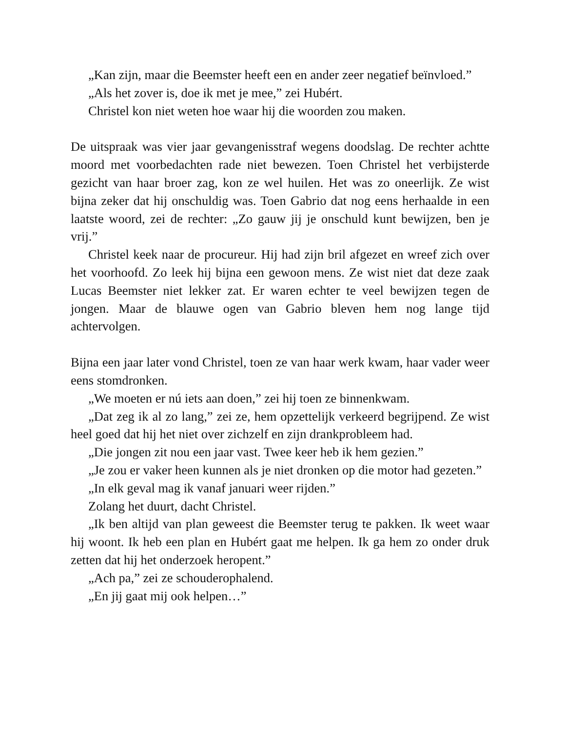„Kan zijn, maar die Beemster heeft een en ander zeer negatief beïnvloed.”
„Als het zover is, doe ik met je mee,” zei Hubért.
Christel kon niet weten hoe waar hij die woorden zou maken.
De uitspraak was vier jaar gevangenisstraf wegens doodslag. De rechter achtte moord met voorbedachten rade niet bewezen. Toen Christel het verbijsterde gezicht van haar broer zag, kon ze wel huilen. Het was zo oneerlijk. Ze wist bijna zeker dat hij onschuldig was. Toen Gabrio dat nog eens herhaalde in een laatste woord, zei de rechter: „Zo gauw jij je onschuld kunt bewijzen, ben je vrij.”
Christel keek naar de procureur. Hij had zijn bril afgezet en wreef zich over het voorhoofd. Zo leek hij bijna een gewoon mens. Ze wist niet dat deze zaak Lucas Beemster niet lekker zat. Er waren echter te veel bewijzen tegen de jongen. Maar de blauwe ogen van Gabrio bleven hem nog lange tijd achtervolgen.
Bijna een jaar later vond Christel, toen ze van haar werk kwam, haar vader weer eens stomdronken.
„We moeten er nú iets aan doen,” zei hij toen ze binnenkwam.
„Dat zeg ik al zo lang,” zei ze, hem opzettelijk verkeerd begrijpend. Ze wist heel goed dat hij het niet over zichzelf en zijn drankprobleem had.
„Die jongen zit nou een jaar vast. Twee keer heb ik hem gezien.”
„Je zou er vaker heen kunnen als je niet dronken op die motor had gezeten.”
„In elk geval mag ik vanaf januari weer rijden.”
Zolang het duurt, dacht Christel.
„Ik ben altijd van plan geweest die Beemster terug te pakken. Ik weet waar hij woont. Ik heb een plan en Hubért gaat me helpen. Ik ga hem zo onder druk zetten dat hij het onderzoek heropent.”
„Ach pa,” zei ze schouderophalend.
„En jij gaat mij ook helpen…”